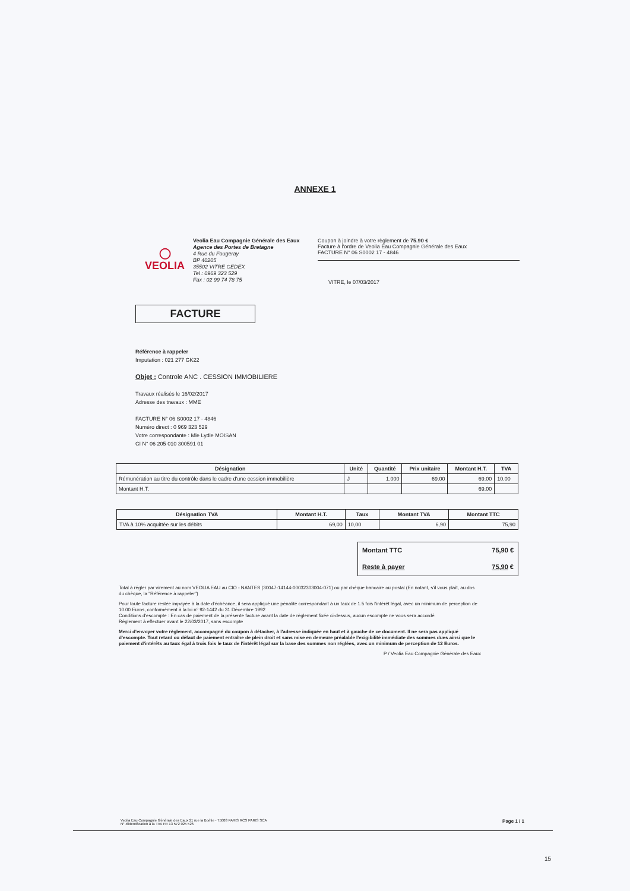ANNEXE 1
◯
VEOLIA
Veolia Eau Compagnie Générale des Eaux
Agence des Portes de Bretagne
4 Rue du Fougeray
BP 40205
35502 VITRE CEDEX
Tel : 0969 323 529
Fax : 02 99 74 78 75
Coupon à joindre à votre règlement de 75.90 €
Facture à l'ordre de Veolia Eau Compagnie Générale des Eaux
FACTURE N° 06 S0002 17 - 4846
VITRE, le 07/03/2017
FACTURE
Référence à rappeler
Imputation : 021 277 GK22
Objet : Controle ANC . CESSION IMMOBILIERE
Travaux réalisés le 16/02/2017
Adresse des travaux : MME
FACTURE N° 06 S0002 17 - 4846
Numéro direct : 0 969 323 529
Votre correspondante : Mle Lydie MOISAN
CI N° 06 205 010 300591 01
| Désignation | Unité | Quantité | Prix unitaire | Montant H.T. | TVA |
| --- | --- | --- | --- | --- | --- |
| Rémunération au titre du contrôle dans le cadre d'une cession immobilière | J | 1.000 | 69.00 | 69.00 | 10.00 |
| Montant H.T. | | | | 69.00 | |
| Désignation TVA | Montant H.T. | Taux | Montant TVA | Montant TTC |
| --- | --- | --- | --- | --- |
| TVA à 10% acquittée sur les débits | 69,00 | 10,00 | 6,90 | 75,90 |
| Montant TTC | 75,90 € |
| Reste à payer | 75,90 € |
Total à régler par virement au nom VEOLIA EAU au CIO - NANTES (30047-14144-00032303004-071) ou par chèque bancaire ou postal (En notant, s'il vous plaît, au dos du chèque, la "Référence à rappeler")
Pour toute facture restée impayée à la date d'échéance, il sera appliqué une pénalité correspondant à un taux de 1.5 fois l'intérêt légal, avec un minimum de perception de 10.00 Euros, conformément à la loi n° 92-1442 du 31 Décembre 1992
Conditions d'escompte : En cas de paiement de la présente facture avant la date de règlement fixée ci-dessus, aucun escompte ne vous sera accordé.
Règlement à effectuer avant le 22/03/2017, sans escompte
Merci d'envoyer votre règlement, accompagné du coupon à détacher, à l'adresse indiquée en haut et à gauche de ce document. Il ne sera pas appliqué d'escompte. Tout retard ou défaut de paiement entraîne de plein droit et sans mise en demeure préalable l'exigibilité immédiate des sommes dues ainsi que le paiement d'intérêts au taux égal à trois fois le taux de l'intérêt légal sur la base des sommes non réglées, avec un minimum de perception de 12 Euros.
P / Veolia Eau Compagnie Générale des Eaux
Veolia Eau Compagnie Générale des Eaux 21 rue la Boétie - 75008 PARIS RCS PARIS SCA
N° d'identification à la TVA FR 13 572 025 526 Page 1 / 1
15